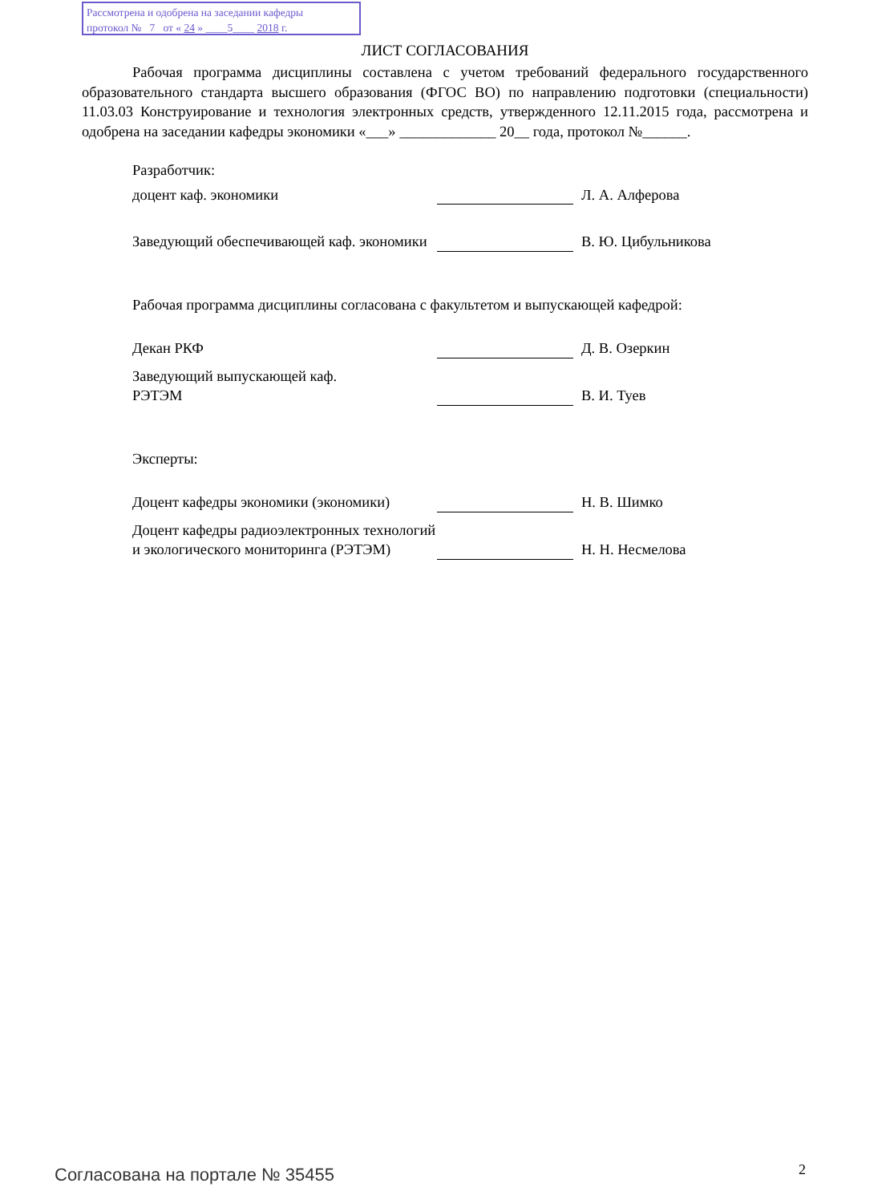Рассмотрена и одобрена на заседании кафедры
протокол № 7 от « 24 » ____5____ 2018 г.
ЛИСТ СОГЛАСОВАНИЯ
Рабочая программа дисциплины составлена с учетом требований федерального государственного образовательного стандарта высшего образования (ФГОС ВО) по направлению подготовки (специальности) 11.03.03 Конструирование и технология электронных средств, утвержденного 12.11.2015 года, рассмотрена и одобрена на заседании кафедры экономики «___» _____________ 20__ года, протокол №______.
Разработчик:
доцент каф. экономики
Л. А. Алферова
Заведующий обеспечивающей каф. экономики
В. Ю. Цибульникова
Рабочая программа дисциплины согласована с факультетом и выпускающей кафедрой:
Декан РКФ
Д. В. Озеркин
Заведующий выпускающей каф.
РЭТЭМ
В. И. Туев
Эксперты:
Доцент кафедры экономики (экономики)
Н. В. Шимко
Доцент кафедры радиоэлектронных технологий и экологического мониторинга (РЭТЭМ)
Н. Н. Несмелова
Согласована на портале № 35455 2